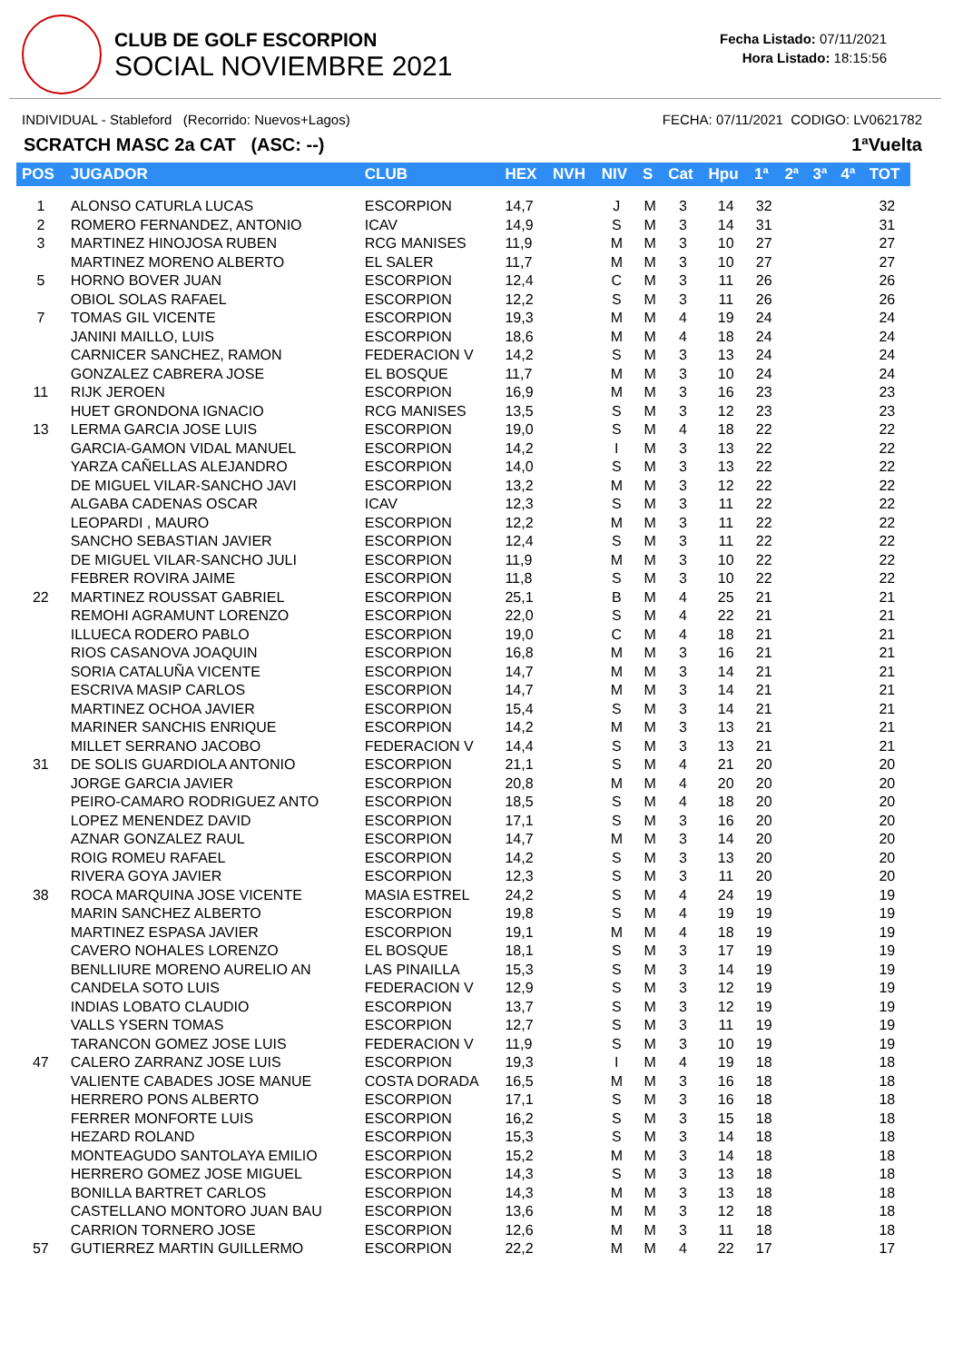CLUB DE GOLF ESCORPION
SOCIAL NOVIEMBRE 2021
Fecha Listado: 07/11/2021
Hora Listado: 18:15:56
INDIVIDUAL - Stableford (Recorrido: Nuevos+Lagos) FECHA: 07/11/2021 CODIGO: LV0621782
SCRATCH MASC 2a CAT (ASC: --) 1ªVuelta
| POS | JUGADOR | CLUB | HEX | NVH | NIV | S | Cat | Hpu | 1ª | 2ª | 3ª | 4ª | TOT |
| --- | --- | --- | --- | --- | --- | --- | --- | --- | --- | --- | --- | --- | --- |
| 1 | ALONSO CATURLA LUCAS | ESCORPION | 14,7 | | J | M | 3 | 14 | 32 | | | | 32 |
| 2 | ROMERO FERNANDEZ, ANTONIO | ICAV | 14,9 | | S | M | 3 | 14 | 31 | | | | 31 |
| 3 | MARTINEZ HINOJOSA RUBEN | RCG MANISES | 11,9 | | M | M | 3 | 10 | 27 | | | | 27 |
| | MARTINEZ MORENO ALBERTO | EL SALER | 11,7 | | M | M | 3 | 10 | 27 | | | | 27 |
| 5 | HORNO BOVER JUAN | ESCORPION | 12,4 | | C | M | 3 | 11 | 26 | | | | 26 |
| | OBIOL SOLAS RAFAEL | ESCORPION | 12,2 | | S | M | 3 | 11 | 26 | | | | 26 |
| 7 | TOMAS GIL VICENTE | ESCORPION | 19,3 | | M | M | 4 | 19 | 24 | | | | 24 |
| | JANINI MAILLO, LUIS | ESCORPION | 18,6 | | M | M | 4 | 18 | 24 | | | | 24 |
| | CARNICER SANCHEZ, RAMON | FEDERACION V | 14,2 | | S | M | 3 | 13 | 24 | | | | 24 |
| | GONZALEZ CABRERA JOSE | EL BOSQUE | 11,7 | | M | M | 3 | 10 | 24 | | | | 24 |
| 11 | RIJK JEROEN | ESCORPION | 16,9 | | M | M | 3 | 16 | 23 | | | | 23 |
| | HUET GRONDONA IGNACIO | RCG MANISES | 13,5 | | S | M | 3 | 12 | 23 | | | | 23 |
| 13 | LERMA GARCIA JOSE LUIS | ESCORPION | 19,0 | | S | M | 4 | 18 | 22 | | | | 22 |
| | GARCIA-GAMON VIDAL MANUEL | ESCORPION | 14,2 | | I | M | 3 | 13 | 22 | | | | 22 |
| | YARZA CAÑELLAS ALEJANDRO | ESCORPION | 14,0 | | S | M | 3 | 13 | 22 | | | | 22 |
| | DE MIGUEL VILAR-SANCHO JAVI | ESCORPION | 13,2 | | M | M | 3 | 12 | 22 | | | | 22 |
| | ALGABA CADENAS OSCAR | ICAV | 12,3 | | S | M | 3 | 11 | 22 | | | | 22 |
| | LEOPARDI , MAURO | ESCORPION | 12,2 | | M | M | 3 | 11 | 22 | | | | 22 |
| | SANCHO SEBASTIAN JAVIER | ESCORPION | 12,4 | | S | M | 3 | 11 | 22 | | | | 22 |
| | DE MIGUEL VILAR-SANCHO JULI | ESCORPION | 11,9 | | M | M | 3 | 10 | 22 | | | | 22 |
| | FEBRER ROVIRA JAIME | ESCORPION | 11,8 | | S | M | 3 | 10 | 22 | | | | 22 |
| 22 | MARTINEZ ROUSSAT GABRIEL | ESCORPION | 25,1 | | B | M | 4 | 25 | 21 | | | | 21 |
| | REMOHI AGRAMUNT LORENZO | ESCORPION | 22,0 | | S | M | 4 | 22 | 21 | | | | 21 |
| | ILLUECA RODERO PABLO | ESCORPION | 19,0 | | C | M | 4 | 18 | 21 | | | | 21 |
| | RIOS CASANOVA JOAQUIN | ESCORPION | 16,8 | | M | M | 3 | 16 | 21 | | | | 21 |
| | SORIA CATALUÑA VICENTE | ESCORPION | 14,7 | | M | M | 3 | 14 | 21 | | | | 21 |
| | ESCRIVA MASIP CARLOS | ESCORPION | 14,7 | | M | M | 3 | 14 | 21 | | | | 21 |
| | MARTINEZ OCHOA JAVIER | ESCORPION | 15,4 | | S | M | 3 | 14 | 21 | | | | 21 |
| | MARINER SANCHIS ENRIQUE | ESCORPION | 14,2 | | M | M | 3 | 13 | 21 | | | | 21 |
| | MILLET SERRANO JACOBO | FEDERACION V | 14,4 | | S | M | 3 | 13 | 21 | | | | 21 |
| 31 | DE SOLIS GUARDIOLA ANTONIO | ESCORPION | 21,1 | | S | M | 4 | 21 | 20 | | | | 20 |
| | JORGE GARCIA JAVIER | ESCORPION | 20,8 | | M | M | 4 | 20 | 20 | | | | 20 |
| | PEIRO-CAMARO RODRIGUEZ ANTO | ESCORPION | 18,5 | | S | M | 4 | 18 | 20 | | | | 20 |
| | LOPEZ MENENDEZ DAVID | ESCORPION | 17,1 | | S | M | 3 | 16 | 20 | | | | 20 |
| | AZNAR GONZALEZ RAUL | ESCORPION | 14,7 | | M | M | 3 | 14 | 20 | | | | 20 |
| | ROIG ROMEU RAFAEL | ESCORPION | 14,2 | | S | M | 3 | 13 | 20 | | | | 20 |
| | RIVERA GOYA JAVIER | ESCORPION | 12,3 | | S | M | 3 | 11 | 20 | | | | 20 |
| 38 | ROCA MARQUINA JOSE VICENTE | MASIA ESTREL | 24,2 | | S | M | 4 | 24 | 19 | | | | 19 |
| | MARIN SANCHEZ ALBERTO | ESCORPION | 19,8 | | S | M | 4 | 19 | 19 | | | | 19 |
| | MARTINEZ ESPASA JAVIER | ESCORPION | 19,1 | | M | M | 4 | 18 | 19 | | | | 19 |
| | CAVERO NOHALES LORENZO | EL BOSQUE | 18,1 | | S | M | 3 | 17 | 19 | | | | 19 |
| | BENLLIURE MORENO AURELIO AN | LAS PINAILLA | 15,3 | | S | M | 3 | 14 | 19 | | | | 19 |
| | CANDELA SOTO LUIS | FEDERACION V | 12,9 | | S | M | 3 | 12 | 19 | | | | 19 |
| | INDIAS LOBATO CLAUDIO | ESCORPION | 13,7 | | S | M | 3 | 12 | 19 | | | | 19 |
| | VALLS YSERN TOMAS | ESCORPION | 12,7 | | S | M | 3 | 11 | 19 | | | | 19 |
| | TARANCON GOMEZ JOSE LUIS | FEDERACION V | 11,9 | | S | M | 3 | 10 | 19 | | | | 19 |
| 47 | CALERO ZARRANZ JOSE LUIS | ESCORPION | 19,3 | | I | M | 4 | 19 | 18 | | | | 18 |
| | VALIENTE CABADES JOSE MANUE | COSTA DORADA | 16,5 | | M | M | 3 | 16 | 18 | | | | 18 |
| | HERRERO PONS ALBERTO | ESCORPION | 17,1 | | S | M | 3 | 16 | 18 | | | | 18 |
| | FERRER MONFORTE LUIS | ESCORPION | 16,2 | | S | M | 3 | 15 | 18 | | | | 18 |
| | HEZARD ROLAND | ESCORPION | 15,3 | | S | M | 3 | 14 | 18 | | | | 18 |
| | MONTEAGUDO SANTOLAYA EMILIO | ESCORPION | 15,2 | | M | M | 3 | 14 | 18 | | | | 18 |
| | HERRERO GOMEZ JOSE MIGUEL | ESCORPION | 14,3 | | S | M | 3 | 13 | 18 | | | | 18 |
| | BONILLA BARTRET CARLOS | ESCORPION | 14,3 | | M | M | 3 | 13 | 18 | | | | 18 |
| | CASTELLANO MONTORO JUAN BAU | ESCORPION | 13,6 | | M | M | 3 | 12 | 18 | | | | 18 |
| | CARRION TORNERO JOSE | ESCORPION | 12,6 | | M | M | 3 | 11 | 18 | | | | 18 |
| 57 | GUTIERREZ MARTIN GUILLERMO | ESCORPION | 22,2 | | M | M | 4 | 22 | 17 | | | | 17 |